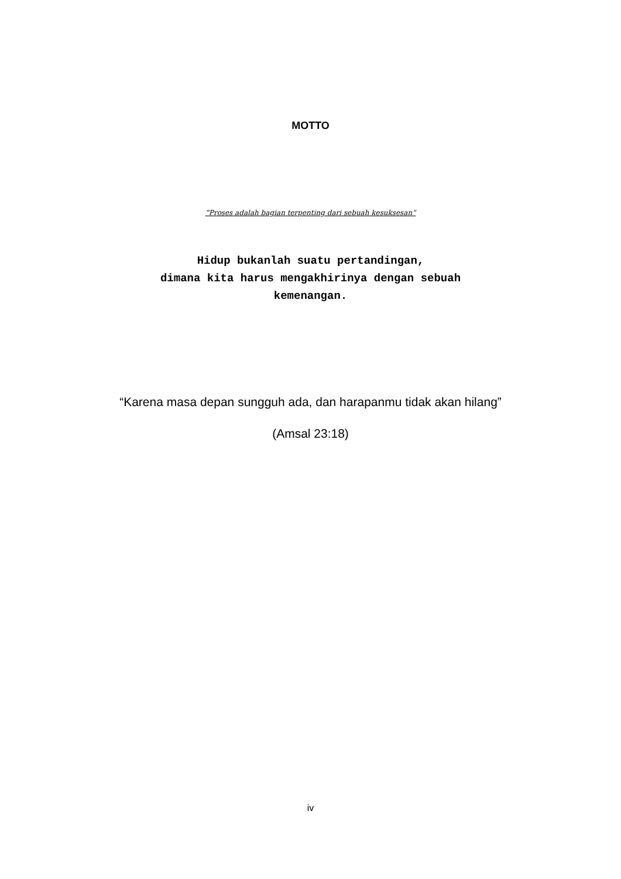MOTTO
“Proses adalah bagian terpenting dari sebuah kesuksesan”
Hidup bukanlah suatu pertandingan,
dimana kita harus mengakhirinya dengan sebuah
kemenangan.
“Karena masa depan sungguh ada, dan harapanmu tidak akan hilang”
(Amsal 23:18)
iv